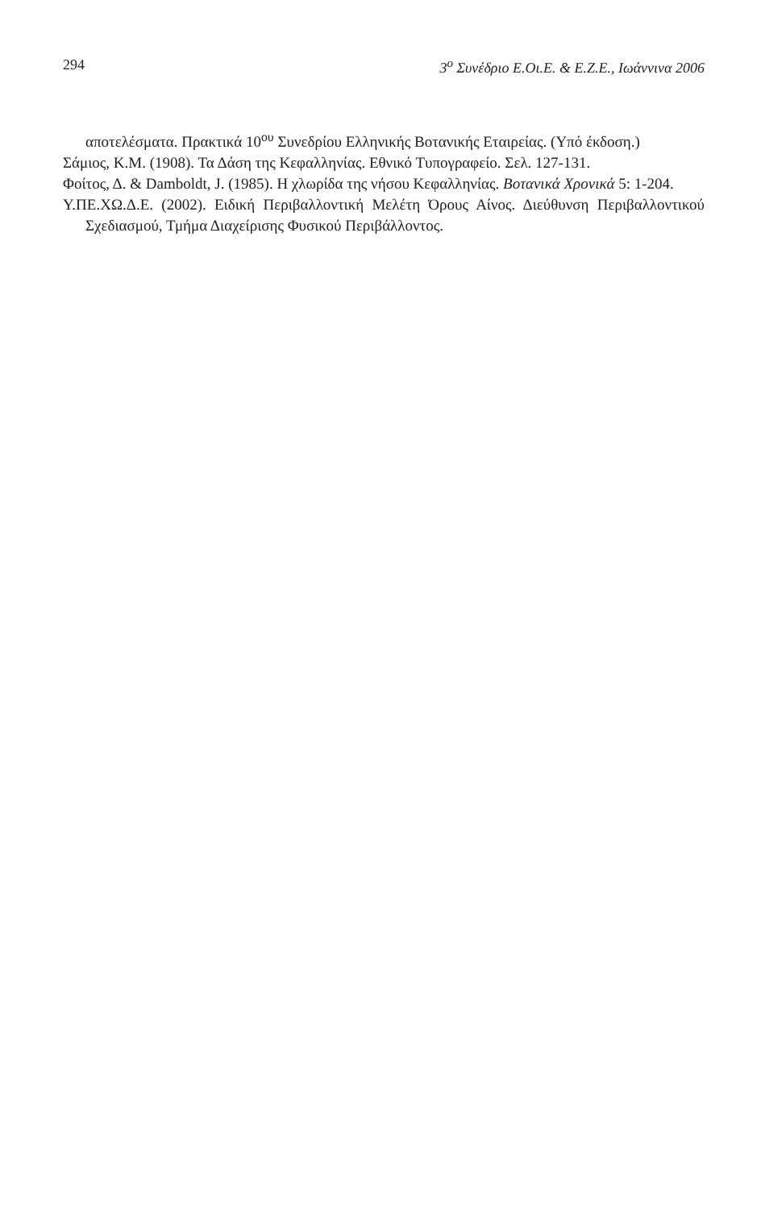294 3<sup>o</sup> Συνέδριο Ε.Οι.Ε. & Ε.Ζ.Ε., Ιωάννινα 2006
αποτελέσματα. Πρακτικά 10<sup>ου</sup> Συνεδρίου Ελληνικής Βοτανικής Εταιρείας. (Υπό έκδοση.)
Σάμιος, Κ.Μ. (1908). Τα Δάση της Κεφαλληνίας. Εθνικό Τυπογραφείο. Σελ. 127-131.
Φοίτος, Δ. & Damboldt, J. (1985). Η χλωρίδα της νήσου Κεφαλληνίας. Βοτανικά Χρονικά 5: 1-204.
Υ.ΠΕ.ΧΩ.Δ.Ε. (2002). Ειδική Περιβαλλοντική Μελέτη Όρους Αίνος. Διεύθυνση Περιβαλλοντικού Σχεδιασμού, Τμήμα Διαχείρισης Φυσικού Περιβάλλοντος.